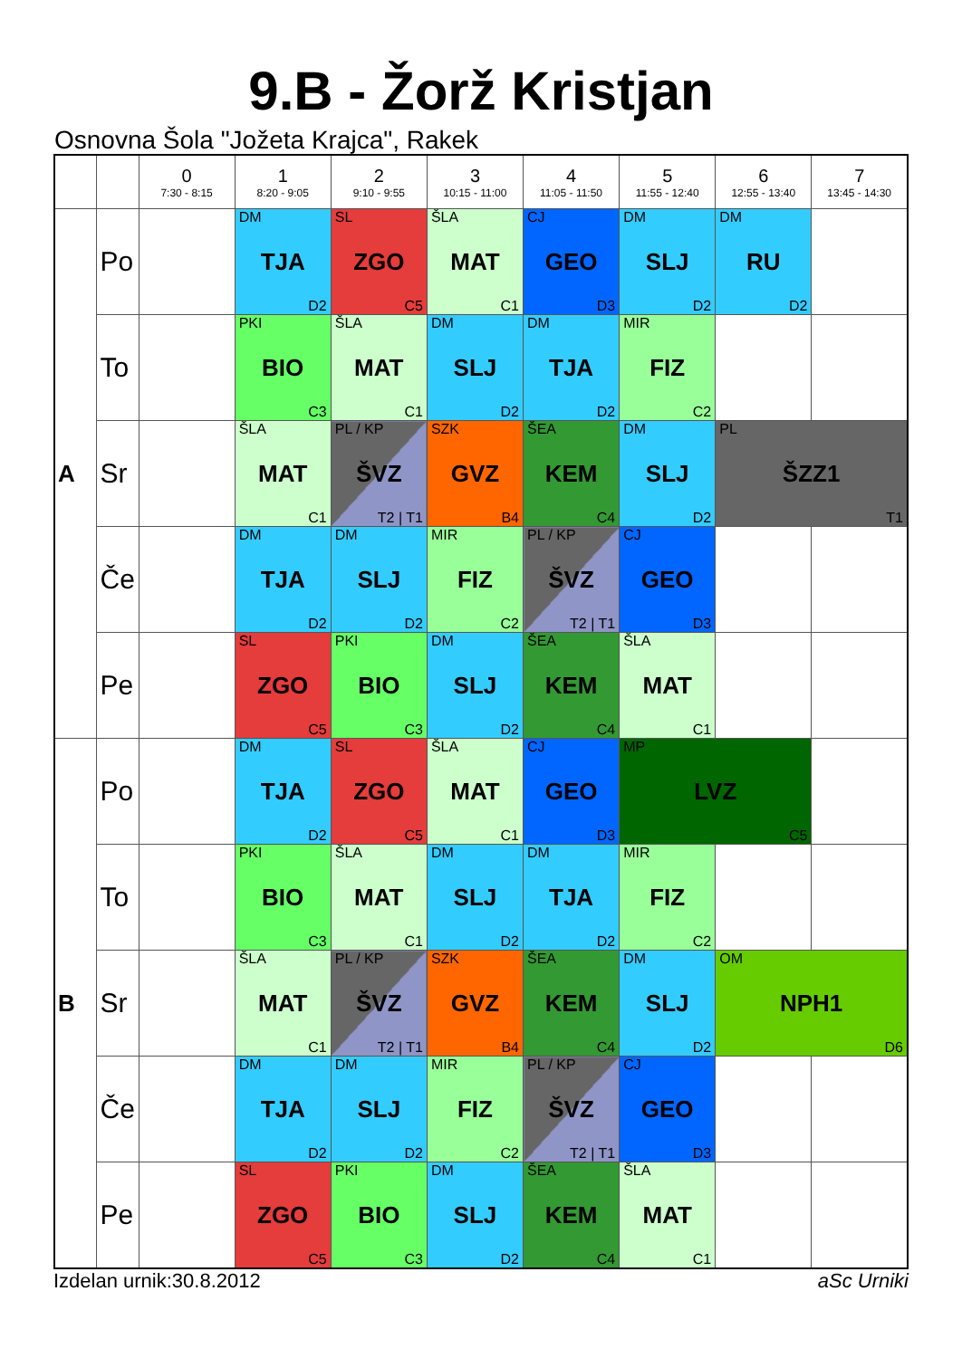9.B - Žorž Kristjan
Osnovna Šola "Jožeta Krajca", Rakek
| | | 0 7:30 - 8:15 | 1 8:20 - 9:05 | 2 9:10 - 9:55 | 3 10:15 - 11:00 | 4 11:05 - 11:50 | 5 11:55 - 12:40 | 6 12:55 - 13:40 | 7 13:45 - 14:30 |
| --- | --- | --- | --- | --- | --- | --- | --- | --- | --- |
| A | Po | | DM TJA D2 | SL ZGO C5 | ŠLA MAT C1 | CJ GEO D3 | DM SLJ D2 | DM RU D2 | |
| | To | | PKI BIO C3 | ŠLA MAT C1 | DM SLJ D2 | DM TJA D2 | MIR FIZ C2 | | |
| | Sr | | ŠLA MAT C1 | PL / KP ŠVZ T2 / T1 | SZK GVZ B4 | ŠEA KEM C4 | DM SLJ D2 | PL ŠZZ1 T1 | |
| | Če | | DM TJA D2 | DM SLJ D2 | MIR FIZ C2 | PL / KP ŠVZ T2 / T1 | CJ GEO D3 | | |
| | Pe | | SL ZGO C5 | PKI BIO C3 | DM SLJ D2 | ŠEA KEM C4 | ŠLA MAT C1 | | |
| B | Po | | DM TJA D2 | SL ZGO C5 | ŠLA MAT C1 | CJ GEO D3 | MP LVZ C5 | | |
| | To | | PKI BIO C3 | ŠLA MAT C1 | DM SLJ D2 | DM TJA D2 | MIR FIZ C2 | | |
| | Sr | | ŠLA MAT C1 | PL / KP ŠVZ T2 / T1 | SZK GVZ B4 | ŠEA KEM C4 | DM SLJ D2 | OM NPH1 D6 | |
| | Če | | DM TJA D2 | DM SLJ D2 | MIR FIZ C2 | PL / KP ŠVZ T2 / T1 | CJ GEO D3 | | |
| | Pe | | SL ZGO C5 | PKI BIO C3 | DM SLJ D2 | ŠEA KEM C4 | ŠLA MAT C1 | | |
Izdelan urnik:30.8.2012 aSc Urniki